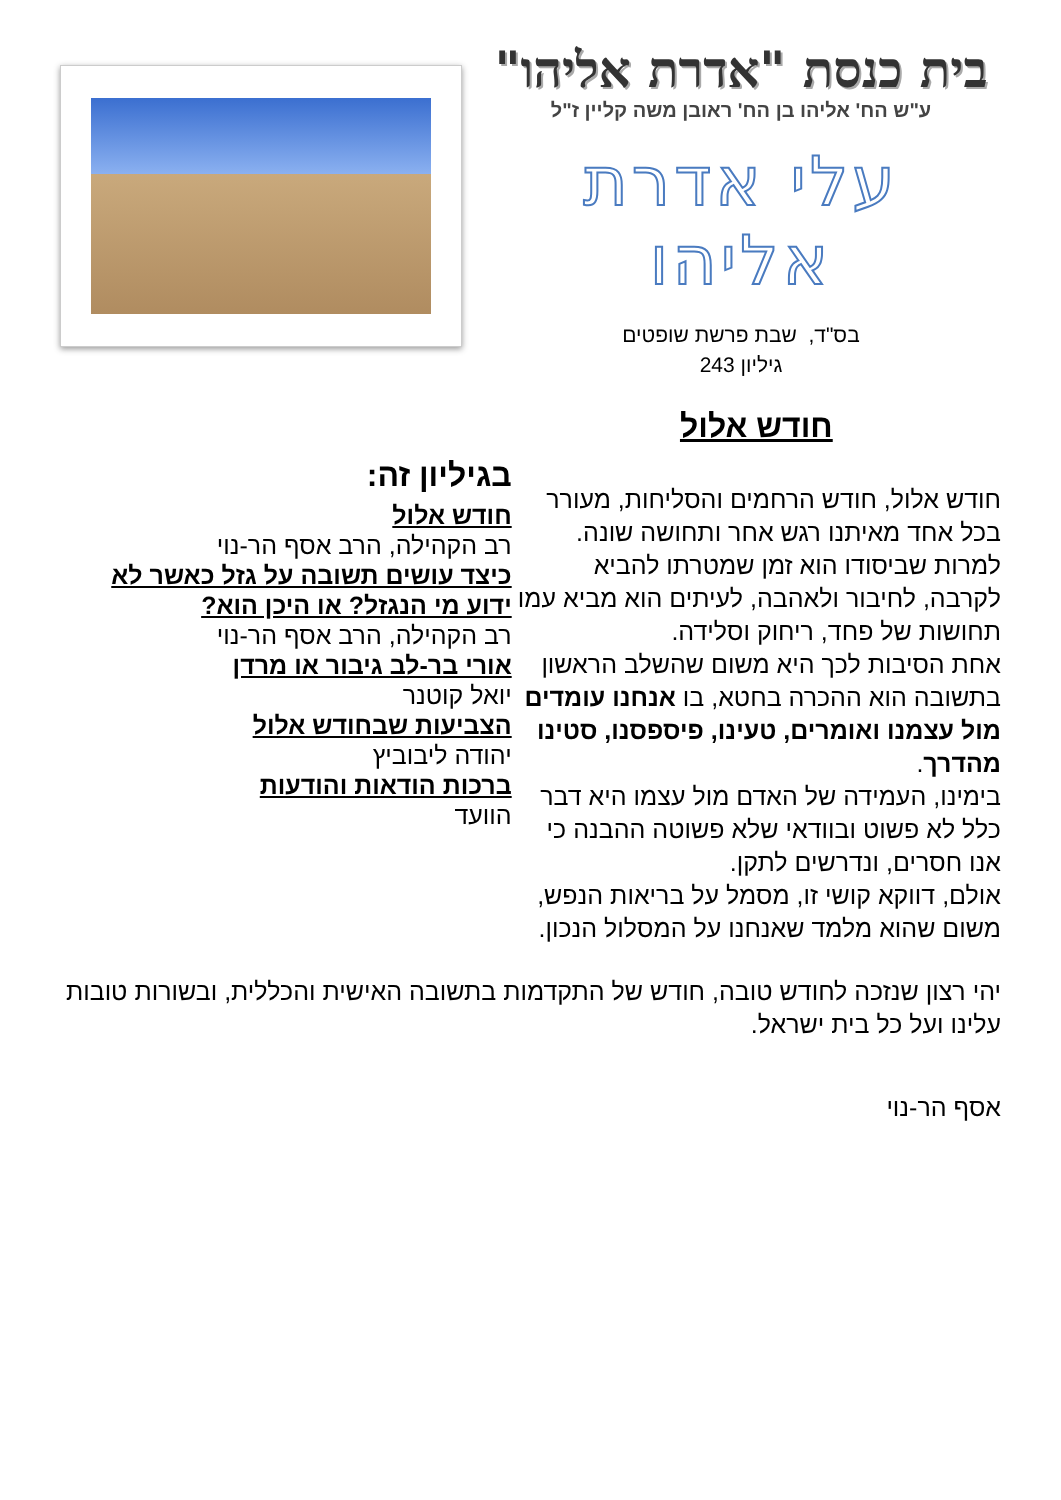בית כנסת "אדרת אליהו"
ע"ש הח' אליהו בן הח' ראובן משה קליין ז"ל
עלי אדרת אליהו
בס"ד, שבת פרשת שופטים
גיליון 243
חודש אלול
חודש אלול, חודש הרחמים והסליחות, מעורר בכל אחד מאיתנו רגש אחר ותחושה שונה.
למרות שביסודו הוא זמן שמטרתו להביא לקרבה, לחיבור ולאהבה, לעיתים הוא מביא עמו תחושות של פחד, ריחוק וסלידה.
אחת הסיבות לכך היא משום שהשלב הראשון בתשובה הוא ההכרה בחטא, בו אנחנו עומדים מול עצמנו ואומרים, טעינו, פיספסנו, סטינו מהדרך.
בימינו, העמידה של האדם מול עצמו היא דבר כלל לא פשוט ובוודאי שלא פשוטה ההבנה כי אנו חסרים, ונדרשים לתקן.
אולם, דווקא קושי זו, מסמל על בריאות הנפש, משום שהוא מלמד שאנחנו על המסלול הנכון.
בגיליון זה:
חודש אלול
רב הקהילה, הרב אסף הר-נוי
כיצד עושים תשובה על גזל כאשר לא ידוע מי הנגזל? או היכן הוא?
רב הקהילה, הרב אסף הר-נוי
אורי בר-לב גיבור או מרדן
יואל קוטנר
הצביעות שבחודש אלול
יהודה ליבוביץ
ברכות הודאות והודעות
הוועד
יהי רצון שנזכה לחודש טובה, חודש של התקדמות בתשובה האישית והכללית, ובשורות טובות עלינו ועל כל בית ישראל.
אסף הר-נוי